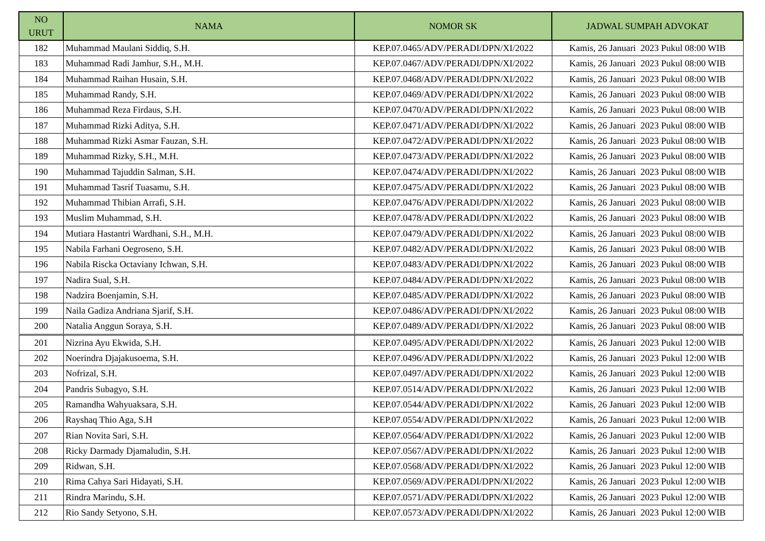| NO URUT | NAMA | NOMOR SK | JADWAL SUMPAH ADVOKAT |
| --- | --- | --- | --- |
| 182 | Muhammad Maulani Siddiq, S.H. | KEP.07.0465/ADV/PERADI/DPN/XI/2022 | Kamis, 26 Januari 2023 Pukul 08:00 WIB |
| 183 | Muhammad Radi Jamhur, S.H., M.H. | KEP.07.0467/ADV/PERADI/DPN/XI/2022 | Kamis, 26 Januari 2023 Pukul 08:00 WIB |
| 184 | Muhammad Raihan Husain, S.H. | KEP.07.0468/ADV/PERADI/DPN/XI/2022 | Kamis, 26 Januari 2023 Pukul 08:00 WIB |
| 185 | Muhammad Randy, S.H. | KEP.07.0469/ADV/PERADI/DPN/XI/2022 | Kamis, 26 Januari 2023 Pukul 08:00 WIB |
| 186 | Muhammad Reza Firdaus, S.H. | KEP.07.0470/ADV/PERADI/DPN/XI/2022 | Kamis, 26 Januari 2023 Pukul 08:00 WIB |
| 187 | Muhammad Rizki Aditya, S.H. | KEP.07.0471/ADV/PERADI/DPN/XI/2022 | Kamis, 26 Januari 2023 Pukul 08:00 WIB |
| 188 | Muhammad Rizki Asmar Fauzan, S.H. | KEP.07.0472/ADV/PERADI/DPN/XI/2022 | Kamis, 26 Januari 2023 Pukul 08:00 WIB |
| 189 | Muhammad Rizky, S.H., M.H. | KEP.07.0473/ADV/PERADI/DPN/XI/2022 | Kamis, 26 Januari 2023 Pukul 08:00 WIB |
| 190 | Muhammad Tajuddin Salman, S.H. | KEP.07.0474/ADV/PERADI/DPN/XI/2022 | Kamis, 26 Januari 2023 Pukul 08:00 WIB |
| 191 | Muhammad Tasrif Tuasamu, S.H. | KEP.07.0475/ADV/PERADI/DPN/XI/2022 | Kamis, 26 Januari 2023 Pukul 08:00 WIB |
| 192 | Muhammad Thibian Arrafi, S.H. | KEP.07.0476/ADV/PERADI/DPN/XI/2022 | Kamis, 26 Januari 2023 Pukul 08:00 WIB |
| 193 | Muslim Muhammad, S.H. | KEP.07.0478/ADV/PERADI/DPN/XI/2022 | Kamis, 26 Januari 2023 Pukul 08:00 WIB |
| 194 | Mutiara Hastantri Wardhani, S.H., M.H. | KEP.07.0479/ADV/PERADI/DPN/XI/2022 | Kamis, 26 Januari 2023 Pukul 08:00 WIB |
| 195 | Nabila Farhani Oegroseno, S.H. | KEP.07.0482/ADV/PERADI/DPN/XI/2022 | Kamis, 26 Januari 2023 Pukul 08:00 WIB |
| 196 | Nabila Riscka Octaviany Ichwan, S.H. | KEP.07.0483/ADV/PERADI/DPN/XI/2022 | Kamis, 26 Januari 2023 Pukul 08:00 WIB |
| 197 | Nadira Sual, S.H. | KEP.07.0484/ADV/PERADI/DPN/XI/2022 | Kamis, 26 Januari 2023 Pukul 08:00 WIB |
| 198 | Nadzira Boenjamin, S.H. | KEP.07.0485/ADV/PERADI/DPN/XI/2022 | Kamis, 26 Januari 2023 Pukul 08:00 WIB |
| 199 | Naila Gadiza Andriana Sjarif, S.H. | KEP.07.0486/ADV/PERADI/DPN/XI/2022 | Kamis, 26 Januari 2023 Pukul 08:00 WIB |
| 200 | Natalia Anggun Soraya, S.H. | KEP.07.0489/ADV/PERADI/DPN/XI/2022 | Kamis, 26 Januari 2023 Pukul 08:00 WIB |
| 201 | Nizrina Ayu Ekwida, S.H. | KEP.07.0495/ADV/PERADI/DPN/XI/2022 | Kamis, 26 Januari 2023 Pukul 12:00 WIB |
| 202 | Noerindra Djajakusoema, S.H. | KEP.07.0496/ADV/PERADI/DPN/XI/2022 | Kamis, 26 Januari 2023 Pukul 12:00 WIB |
| 203 | Nofrizal, S.H. | KEP.07.0497/ADV/PERADI/DPN/XI/2022 | Kamis, 26 Januari 2023 Pukul 12:00 WIB |
| 204 | Pandris Subagyo, S.H. | KEP.07.0514/ADV/PERADI/DPN/XI/2022 | Kamis, 26 Januari 2023 Pukul 12:00 WIB |
| 205 | Ramandha Wahyuaksara, S.H. | KEP.07.0544/ADV/PERADI/DPN/XI/2022 | Kamis, 26 Januari 2023 Pukul 12:00 WIB |
| 206 | Rayshaq Thio Aga, S.H | KEP.07.0554/ADV/PERADI/DPN/XI/2022 | Kamis, 26 Januari 2023 Pukul 12:00 WIB |
| 207 | Rian Novita Sari, S.H. | KEP.07.0564/ADV/PERADI/DPN/XI/2022 | Kamis, 26 Januari 2023 Pukul 12:00 WIB |
| 208 | Ricky Darmady Djamaludin, S.H. | KEP.07.0567/ADV/PERADI/DPN/XI/2022 | Kamis, 26 Januari 2023 Pukul 12:00 WIB |
| 209 | Ridwan, S.H. | KEP.07.0568/ADV/PERADI/DPN/XI/2022 | Kamis, 26 Januari 2023 Pukul 12:00 WIB |
| 210 | Rima Cahya Sari Hidayati, S.H. | KEP.07.0569/ADV/PERADI/DPN/XI/2022 | Kamis, 26 Januari 2023 Pukul 12:00 WIB |
| 211 | Rindra Marindu, S.H. | KEP.07.0571/ADV/PERADI/DPN/XI/2022 | Kamis, 26 Januari 2023 Pukul 12:00 WIB |
| 212 | Rio Sandy Setyono, S.H. | KEP.07.0573/ADV/PERADI/DPN/XI/2022 | Kamis, 26 Januari 2023 Pukul 12:00 WIB |